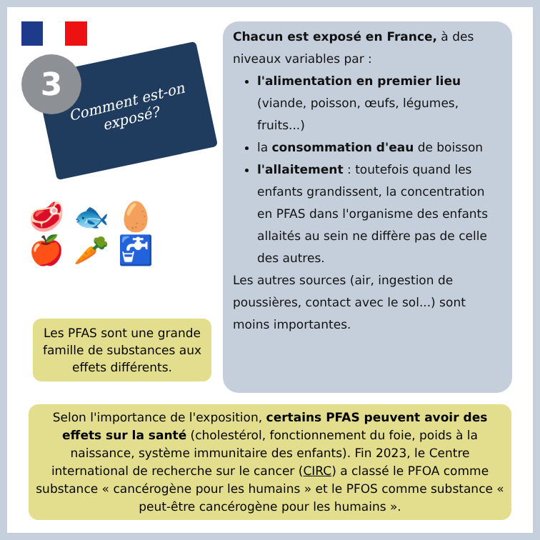3
Comment est-on exposé?
Chacun est exposé en France, à des niveaux variables par :
l'alimentation en premier lieu (viande, poisson, œufs, légumes, fruits...)
la consommation d'eau de boisson
l'allaitement : toutefois quand les enfants grandissent, la concentration en PFAS dans l'organisme des enfants allaités au sein ne diffère pas de celle des autres.
Les autres sources (air, ingestion de poussières, contact avec le sol...) sont moins importantes.
🥩 🐟 🥚
🍎 🥕 🚰
Les PFAS sont une grande famille de substances aux effets différents.
Selon l'importance de l'exposition, certains PFAS peuvent avoir des effets sur la santé (cholestérol, fonctionnement du foie, poids à la naissance, système immunitaire des enfants). Fin 2023, le Centre international de recherche sur le cancer (CIRC) a classé le PFOA comme substance « cancérogène pour les humains » et le PFOS comme substance « peut-être cancérogène pour les humains ».